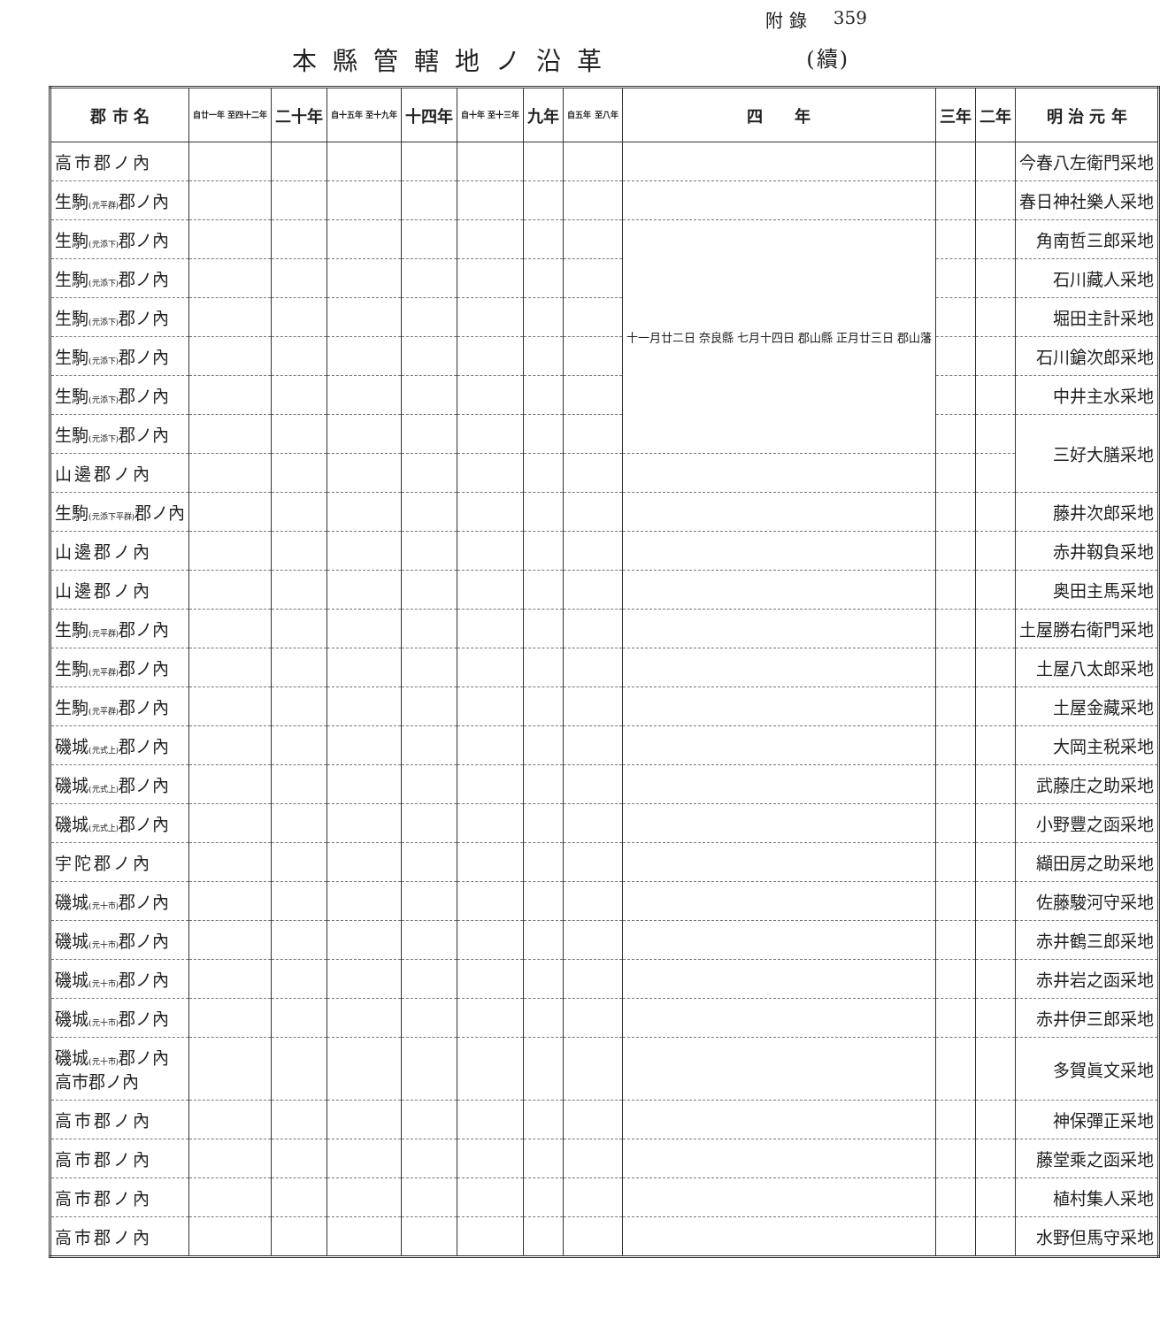附 錄 359
本縣管轄地ノ沿革 (續)
| 郡 市 名 | 自廿一年 至四十二年 | 二十年 | 自十五年 至十九年 | 十四年 | 自十年 至十三年 | 九年 | 自五年 至八年 | 四 年 | 三年 | 二年 | 明 治 元 年 |
| --- | --- | --- | --- | --- | --- | --- | --- | --- | --- | --- | --- |
| 高市郡ノ內 | | | | | | | | | | | 今春八左衛門采地 |
| 生駒 (元平群) 郡ノ內 | | | | | | | | | | | 春日神社樂人采地 |
| 生駒 (元添下) 郡ノ內 | | | | | | | | 十一月廿二日 奈良縣 七月十四日 郡山縣 正月廿三日 郡山藩 | | | 角南哲三郎采地 |
| 生駒 (元添下) 郡ノ內 | | | | | | | | | | | 石川藏人采地 |
| 生駒 (元添下) 郡ノ內 | | | | | | | | | | | 堀田主計采地 |
| 生駒 (元添下) 郡ノ內 | | | | | | | | | | | 石川鎗次郎采地 |
| 生駒 (元添下) 郡ノ內 | | | | | | | | | | | 中井主水采地 |
| 生駒 (元添下) 郡ノ內 | | | | | | | | | | | 三好大膳采地 |
| 山邊郡ノ內 | | | | | | | | | | | |
| 生駒 (元添下平群) 郡ノ內 | | | | | | | | | | | 藤井次郎采地 |
| 山邊郡ノ內 | | | | | | | | | | | 赤井靱負采地 |
| 山邊郡ノ內 | | | | | | | | | | | 奥田主馬采地 |
| 生駒 (元平群) 郡ノ內 | | | | | | | | | | | 土屋勝右衛門采地 |
| 生駒 (元平群) 郡ノ內 | | | | | | | | | | | 土屋八太郎采地 |
| 生駒 (元平群) 郡ノ內 | | | | | | | | | | | 土屋金藏采地 |
| 磯城 (元式上) 郡ノ內 | | | | | | | | | | | 大岡主税采地 |
| 磯城 (元式上) 郡ノ內 | | | | | | | | | | | 武藤庄之助采地 |
| 磯城 (元式上) 郡ノ內 | | | | | | | | | | | 小野豐之函采地 |
| 宇陀郡ノ內 | | | | | | | | | | | 纈田房之助采地 |
| 磯城 (元十市) 郡ノ內 | | | | | | | | | | | 佐藤駿河守采地 |
| 磯城 (元十市) 郡ノ內 | | | | | | | | | | | 赤井鶴三郎采地 |
| 磯城 (元十市) 郡ノ內 | | | | | | | | | | | 赤井岩之函采地 |
| 磯城 (元十市) 郡ノ內 | | | | | | | | | | | 赤井伊三郎采地 |
| 磯城 (元十市) 郡ノ內 高市郡ノ內 | | | | | | | | | | | 多賀眞文采地 |
| 高市郡ノ內 | | | | | | | | | | | 神保彈正采地 |
| 高市郡ノ內 | | | | | | | | | | | 藤堂乘之函采地 |
| 高市郡ノ內 | | | | | | | | | | | 植村集人采地 |
| 高市郡ノ內 | | | | | | | | | | | 水野但馬守采地 |